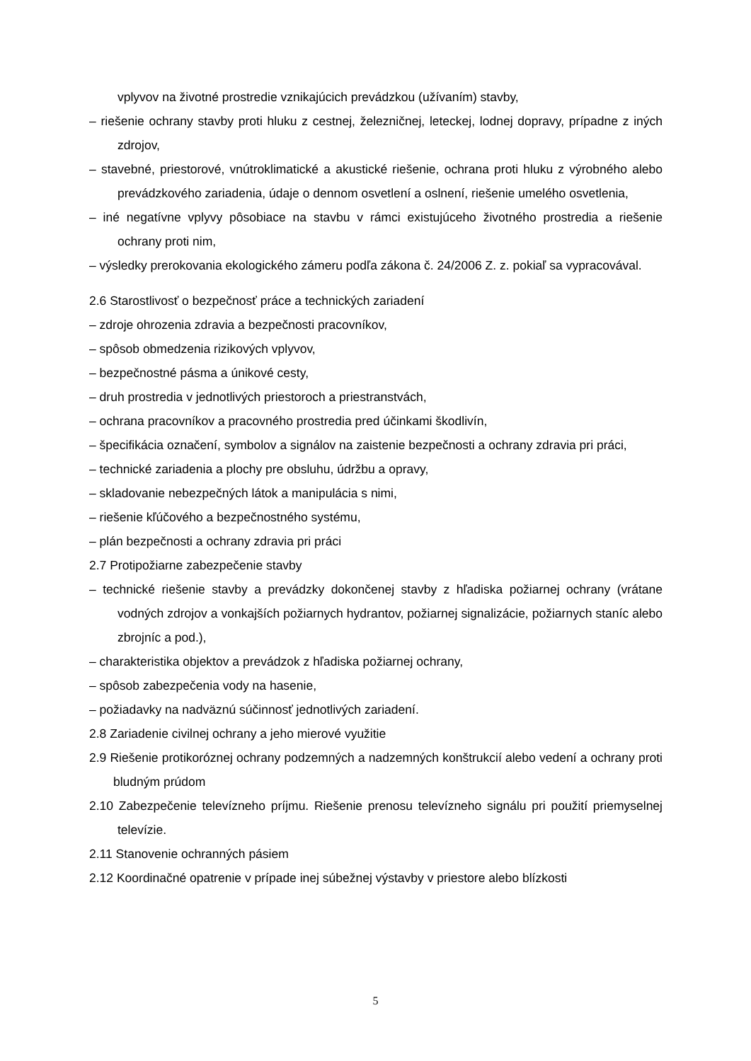vplyvov na životné prostredie vznikajúcich prevádzkou (užívaním) stavby,
– riešenie ochrany stavby proti hluku z cestnej, železničnej, leteckej, lodnej dopravy, prípadne z iných zdrojov,
– stavebné, priestorové, vnútroklimatické a akustické riešenie, ochrana proti hluku z výrobného alebo prevádzkového zariadenia, údaje o dennom osvetlení a oslnení, riešenie umelého osvetlenia,
– iné negatívne vplyvy pôsobiace na stavbu v rámci existujúceho životného prostredia a riešenie ochrany proti nim,
– výsledky prerokovania ekologického zámeru podľa zákona č. 24/2006 Z. z. pokiaľ sa vypracovával.
2.6 Starostlivosť o bezpečnosť práce a technických zariadení
– zdroje ohrozenia zdravia a bezpečnosti pracovníkov,
– spôsob obmedzenia rizikových vplyvov,
– bezpečnostné pásma a únikové cesty,
– druh prostredia v jednotlivých priestoroch a priestranstvách,
– ochrana pracovníkov a pracovného prostredia pred účinkami škodlivín,
– špecifikácia označení, symbolov a signálov na zaistenie bezpečnosti a ochrany zdravia pri práci,
– technické zariadenia a plochy pre obsluhu, údržbu a opravy,
– skladovanie nebezpečných látok a manipulácia s nimi,
– riešenie kľúčového a bezpečnostného systému,
– plán bezpečnosti a ochrany zdravia pri práci
2.7 Protipožiarne zabezpečenie stavby
– technické riešenie stavby a prevádzky dokončenej stavby z hľadiska požiarnej ochrany (vrátane vodných zdrojov a vonkajších požiarnych hydrantov, požiarnej signalizácie, požiarnych staníc alebo zbrojníc a pod.),
– charakteristika objektov a prevádzok z hľadiska požiarnej ochrany,
– spôsob zabezpečenia vody na hasenie,
– požiadavky na nadväznú súčinnosť jednotlivých zariadení.
2.8 Zariadenie civilnej ochrany a jeho mierové využitie
2.9 Riešenie protikoróznej ochrany podzemných a nadzemných konštrukcií alebo vedení a ochrany proti bludným prúdom
2.10 Zabezpečenie televízneho príjmu. Riešenie prenosu televízneho signálu pri použití priemyselnej televízie.
2.11 Stanovenie ochranných pásiem
2.12 Koordinačné opatrenie v prípade inej súbežnej výstavby v priestore alebo blízkosti
5